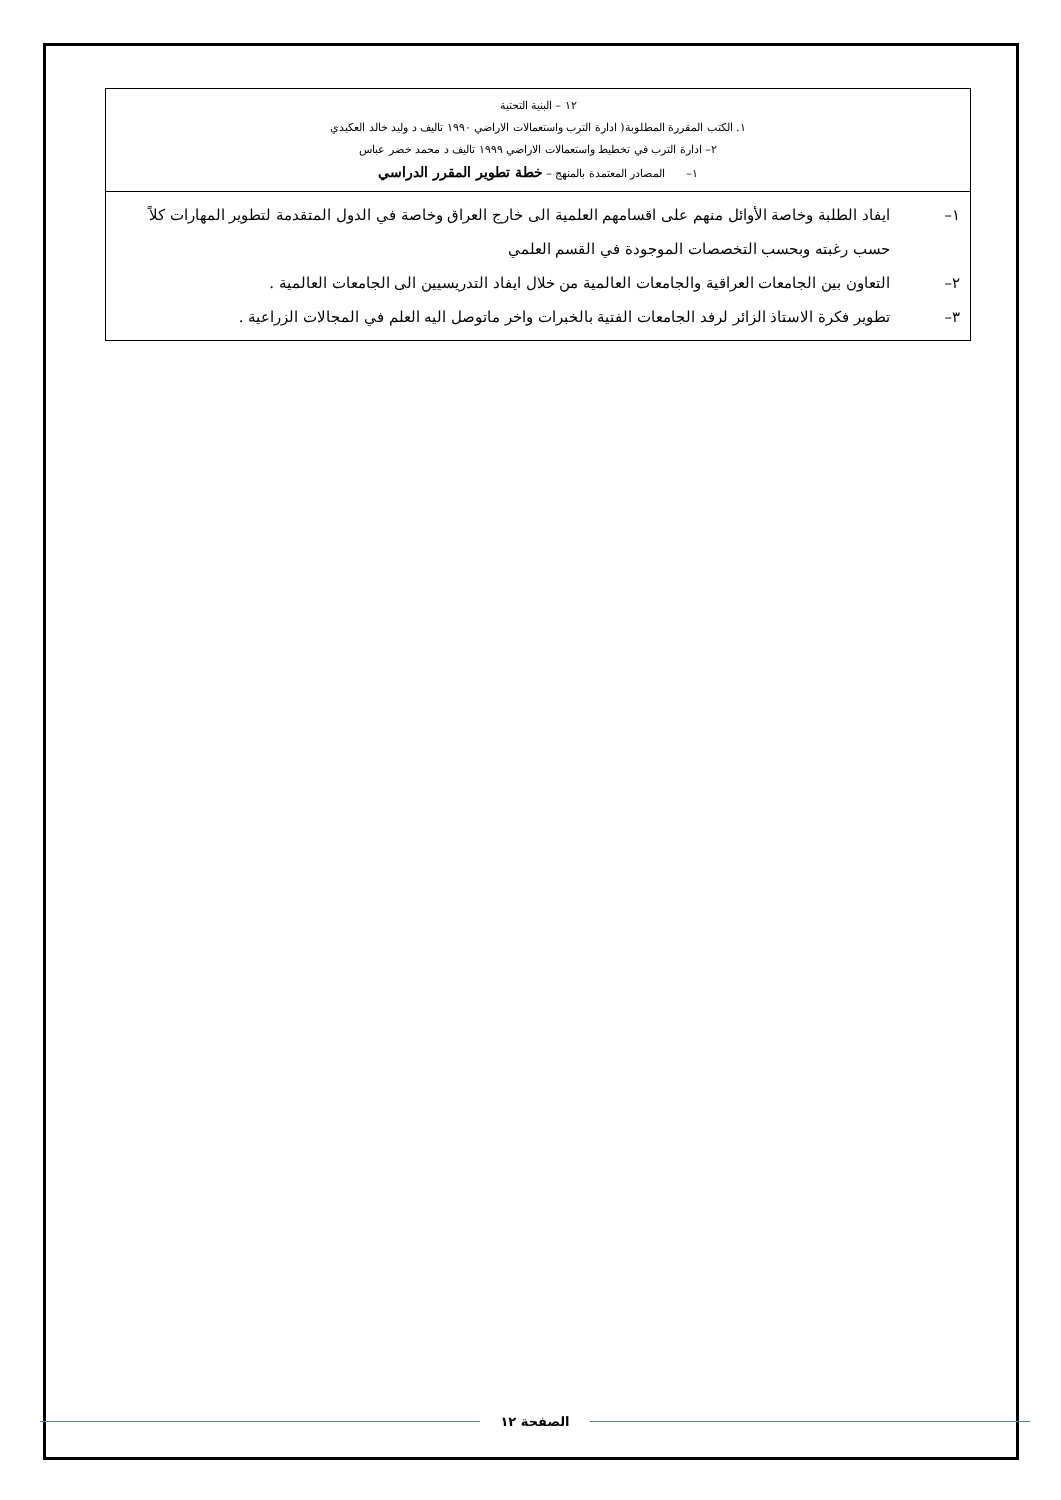| ١٢ – البنية التحتية ١. الكتب المقررة المطلوبة( ادارة الترب واستعمالات الاراضي ١٩٩٠ تاليف د وليد خالد العكيدي ٢– ادارة الترب في تخطيط واستعمالات الاراضي ١٩٩٩ تاليف د محمد خضر عباس ١– المصادر المعتمدة بالمنهج – خطة تطوير المقرر الدراسي |
| ١– ايفاد الطلبة وخاصة الأوائل منهم على اقسامهم العلمية الى خارج العراق وخاصة في الدول المتقدمة لتطوير المهارات كلاً حسب رغبته وبحسب التخصصات الموجودة في القسم العلمي ٢– التعاون بين الجامعات العراقية والجامعات العالمية من خلال ايفاد التدريسيين الى الجامعات العالمية . ٣– تطوير فكرة الاستاذ الزائر لرفد الجامعات الفتية بالخبرات واخر ماتوصل اليه العلم في المجالات الزراعية . |
الصفحة ١٢